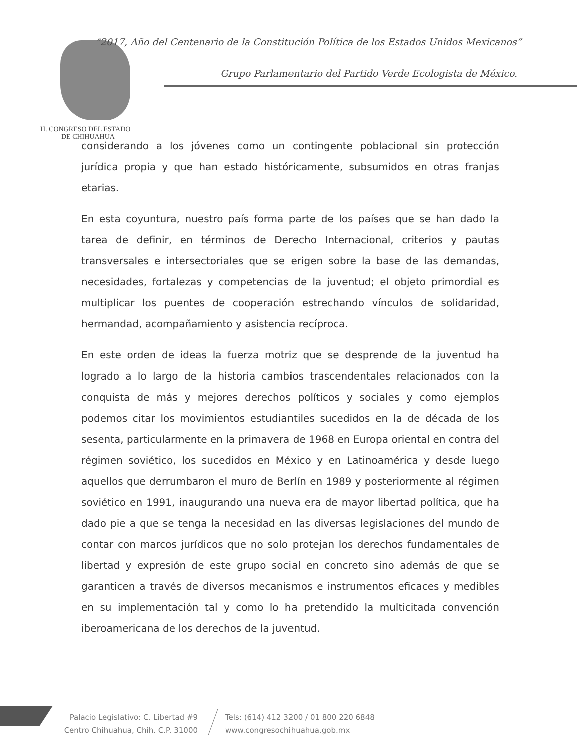“2017, Año del Centenario de la Constitución Política de los Estados Unidos Mexicanos”
Grupo Parlamentario del Partido Verde Ecologista de México.
H. CONGRESO DEL ESTADO
DE CHIHUAHUA
considerando a los jóvenes como un contingente poblacional sin protección jurídica propia y que han estado históricamente, subsumidos en otras franjas etarias.
En esta coyuntura, nuestro país forma parte de los países que se han dado la tarea de definir, en términos de Derecho Internacional, criterios y pautas transversales e intersectoriales que se erigen sobre la base de las demandas, necesidades, fortalezas y competencias de la juventud; el objeto primordial es multiplicar los puentes de cooperación estrechando vínculos de solidaridad, hermandad, acompañamiento y asistencia recíproca.
En este orden de ideas la fuerza motriz que se desprende de la juventud ha logrado a lo largo de la historia cambios trascendentales relacionados con la conquista de más y mejores derechos políticos y sociales y como ejemplos podemos citar los movimientos estudiantiles sucedidos en la de década de los sesenta, particularmente en la primavera de 1968 en Europa oriental en contra del régimen soviético, los sucedidos en México y en Latinoamérica y desde luego aquellos que derrumbaron el muro de Berlín en 1989 y posteriormente al régimen soviético en 1991, inaugurando una nueva era de mayor libertad política, que ha dado pie a que se tenga la necesidad en las diversas legislaciones del mundo de contar con marcos jurídicos que no solo protejan los derechos fundamentales de libertad y expresión de este grupo social en concreto sino además de que se garanticen a través de diversos mecanismos e instrumentos eficaces y medibles en su implementación tal y como lo ha pretendido la multicitada convención iberoamericana de los derechos de la juventud.
Palacio Legislativo: C. Libertad #9
Centro Chihuahua, Chih. C.P. 31000
Tels: (614) 412 3200 / 01 800 220 6848
www.congresochihuahua.gob.mx